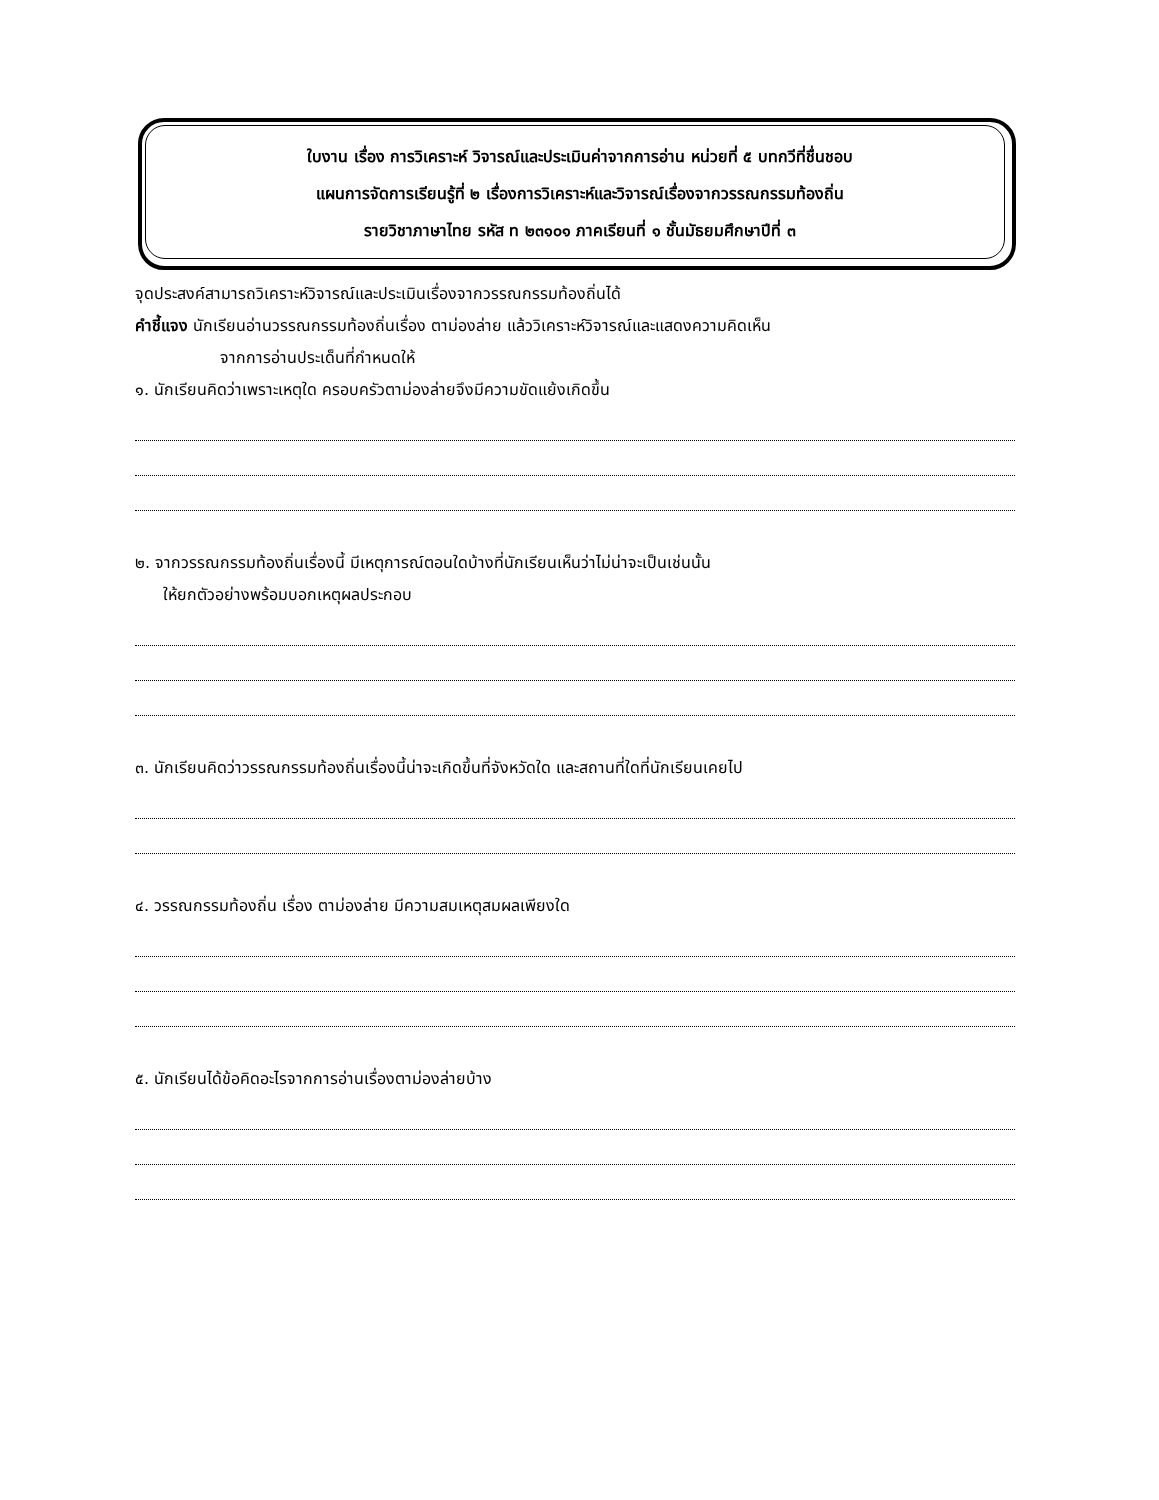ใบงาน เรื่อง การวิเคราะห์ วิจารณ์และประเมินค่าจากการอ่าน หน่วยที่ ๕ บทกวีที่ชื่นชอบ
แผนการจัดการเรียนรู้ที่ ๒ เรื่องการวิเคราะห์และวิจารณ์เรื่องจากวรรณกรรมท้องถิ่น
รายวิชาภาษาไทย รหัส ท ๒๓๑๐๑ ภาคเรียนที่ ๑ ชั้นมัธยมศึกษาปีที่ ๓
จุดประสงค์สามารถวิเคราะห์วิจารณ์และประเมินเรื่องจากวรรณกรรมท้องถิ่นได้
คำชี้แจง นักเรียนอ่านวรรณกรรมท้องถิ่นเรื่อง ตาม่องล่าย แล้ววิเคราะห์วิจารณ์และแสดงความคิดเห็น
จากการอ่านประเด็นที่กำหนดให้
๑. นักเรียนคิดว่าเพราะเหตุใด ครอบครัวตาม่องล่ายจึงมีความขัดแย้งเกิดขึ้น
๒. จากวรรณกรรมท้องถิ่นเรื่องนี้ มีเหตุการณ์ตอนใดบ้างที่นักเรียนเห็นว่าไม่น่าจะเป็นเช่นนั้น
ให้ยกตัวอย่างพร้อมบอกเหตุผลประกอบ
๓. นักเรียนคิดว่าวรรณกรรมท้องถิ่นเรื่องนี้น่าจะเกิดขึ้นที่จังหวัดใด และสถานที่ใดที่นักเรียนเคยไป
๔. วรรณกรรมท้องถิ่น เรื่อง ตาม่องล่าย มีความสมเหตุสมผลเพียงใด
๕. นักเรียนได้ข้อคิดอะไรจากการอ่านเรื่องตาม่องล่ายบ้าง